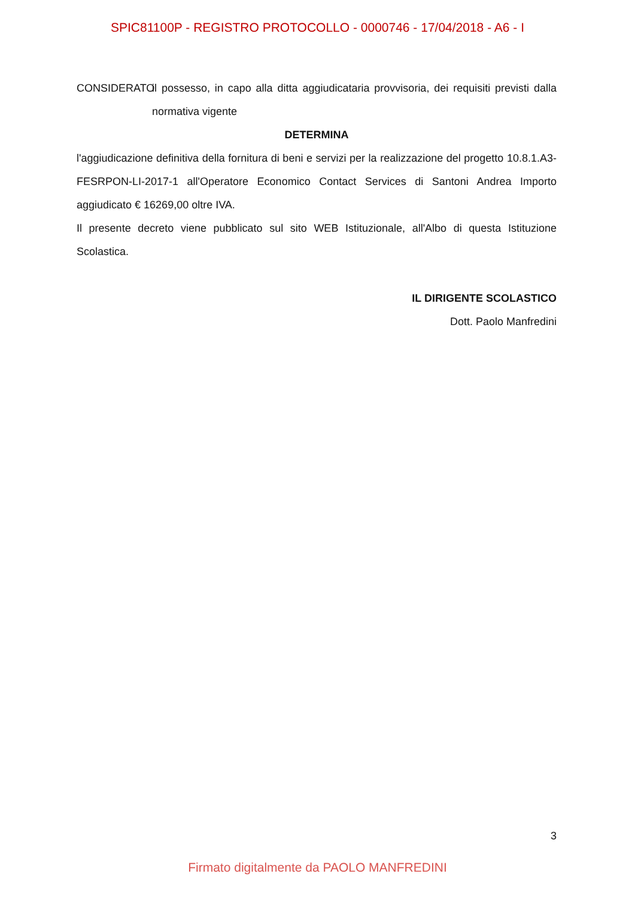SPIC81100P - REGISTRO PROTOCOLLO - 0000746 - 17/04/2018 - A6 - I
CONSIDERATO il possesso, in capo alla ditta aggiudicataria provvisoria, dei requisiti previsti dalla normativa vigente
DETERMINA
l'aggiudicazione definitiva della fornitura di beni e servizi per la realizzazione del progetto 10.8.1.A3-FESRPON-LI-2017-1 all'Operatore Economico Contact Services di Santoni Andrea Importo aggiudicato € 16269,00 oltre IVA.
Il presente decreto viene pubblicato sul sito WEB Istituzionale, all'Albo di questa Istituzione Scolastica.
IL DIRIGENTE SCOLASTICO
Dott. Paolo Manfredini
3
Firmato digitalmente da PAOLO MANFREDINI